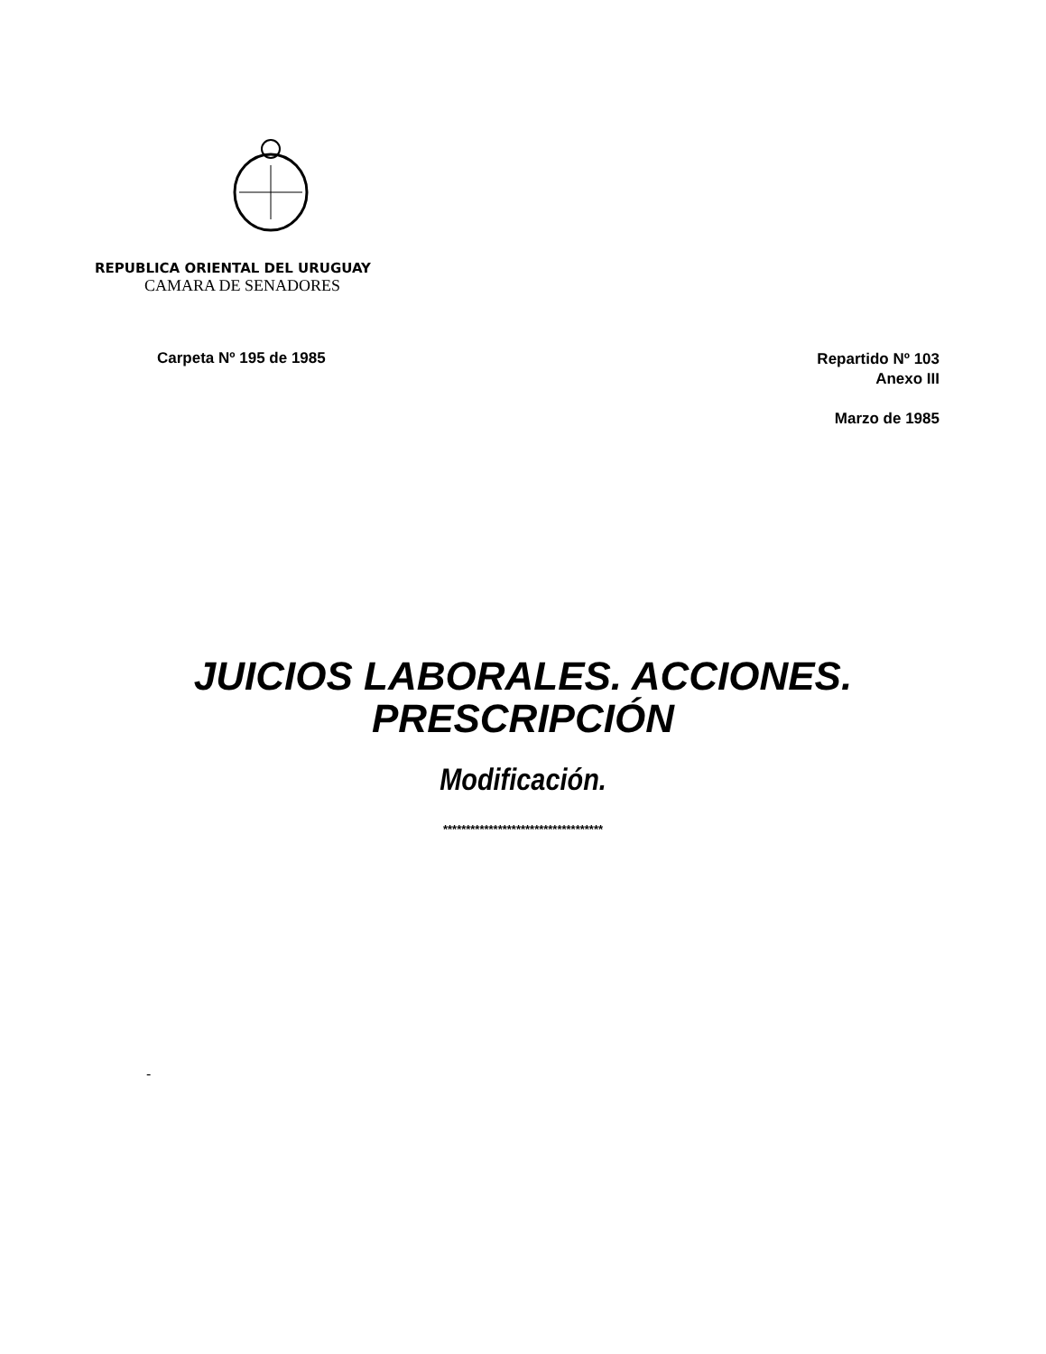REPUBLICA ORIENTAL DEL URUGUAY
CAMARA DE SENADORES
Carpeta Nº 195 de 1985
Repartido Nº 103
Anexo III
Marzo de 1985
JUICIOS LABORALES. ACCIONES.
PRESCRIPCIÓN
Modificación.
***********************************
-